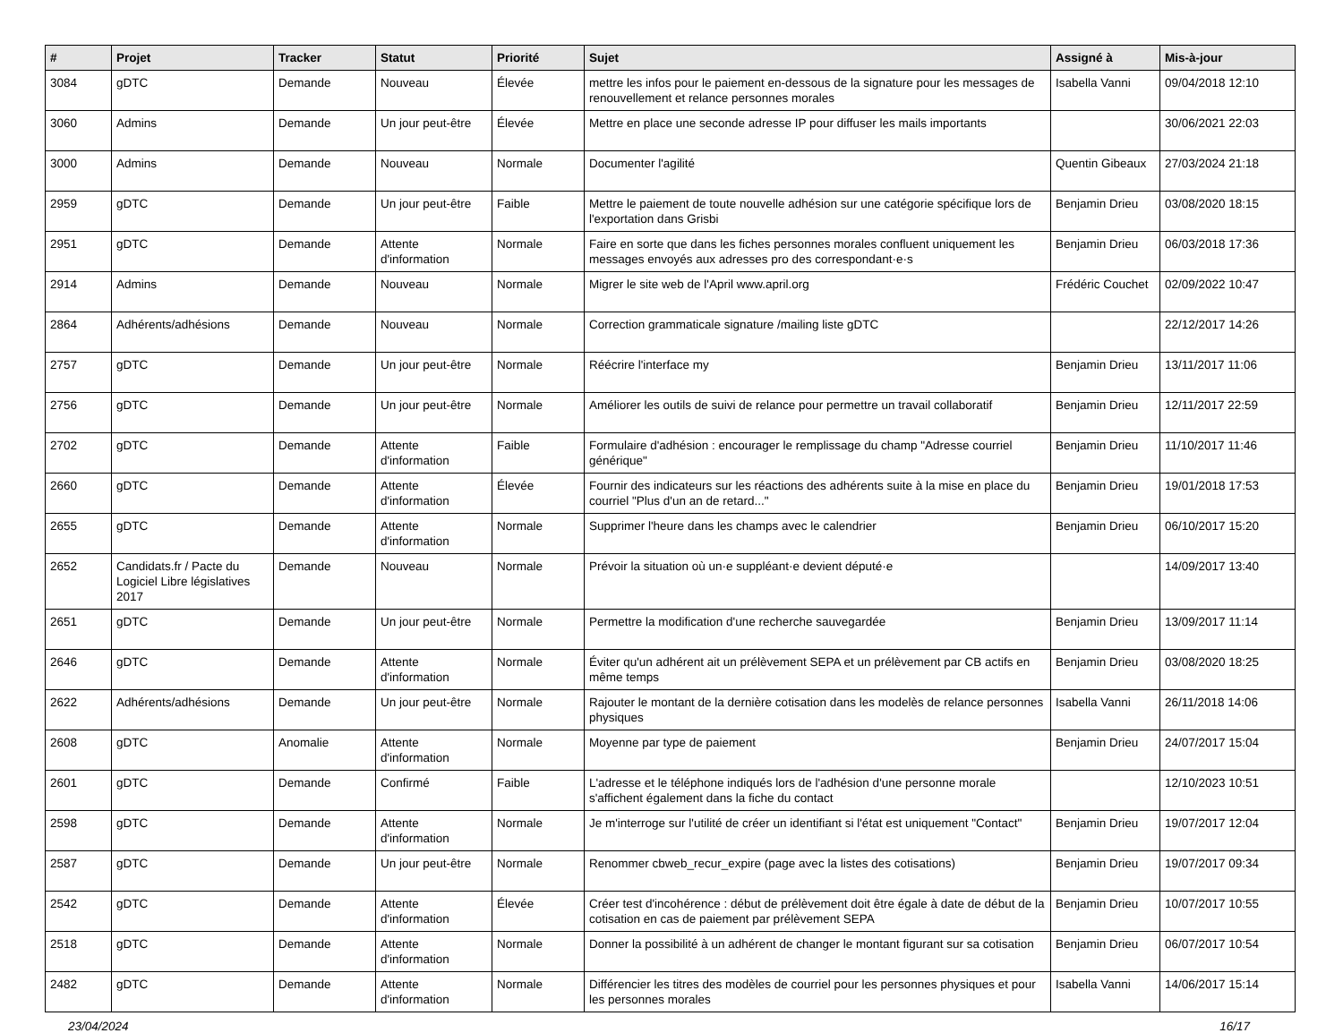| # | Projet | Tracker | Statut | Priorité | Sujet | Assigné à | Mis-à-jour |
| --- | --- | --- | --- | --- | --- | --- | --- |
| 3084 | gDTC | Demande | Nouveau | Élevée | mettre les infos pour le paiement en-dessous de la signature pour les messages de renouvellement et relance personnes morales | Isabella Vanni | 09/04/2018 12:10 |
| 3060 | Admins | Demande | Un jour peut-être | Élevée | Mettre en place une seconde adresse IP pour diffuser les mails importants | | 30/06/2021 22:03 |
| 3000 | Admins | Demande | Nouveau | Normale | Documenter l'agilité | Quentin Gibeaux | 27/03/2024 21:18 |
| 2959 | gDTC | Demande | Un jour peut-être | Faible | Mettre le paiement de toute nouvelle adhésion sur une catégorie spécifique lors de l'exportation dans Grisbi | Benjamin Drieu | 03/08/2020 18:15 |
| 2951 | gDTC | Demande | Attente d'information | Normale | Faire en sorte que dans les fiches personnes morales confluent uniquement les messages envoyés aux adresses pro des correspondant·e·s | Benjamin Drieu | 06/03/2018 17:36 |
| 2914 | Admins | Demande | Nouveau | Normale | Migrer le site web de l'April www.april.org | Frédéric Couchet | 02/09/2022 10:47 |
| 2864 | Adhérents/adhésions | Demande | Nouveau | Normale | Correction grammaticale signature /mailing liste gDTC | | 22/12/2017 14:26 |
| 2757 | gDTC | Demande | Un jour peut-être | Normale | Réécrire l'interface my | Benjamin Drieu | 13/11/2017 11:06 |
| 2756 | gDTC | Demande | Un jour peut-être | Normale | Améliorer les outils de suivi de relance pour permettre un travail collaboratif | Benjamin Drieu | 12/11/2017 22:59 |
| 2702 | gDTC | Demande | Attente d'information | Faible | Formulaire d'adhésion : encourager le remplissage du champ "Adresse courriel générique" | Benjamin Drieu | 11/10/2017 11:46 |
| 2660 | gDTC | Demande | Attente d'information | Élevée | Fournir des indicateurs sur les réactions des adhérents suite à la mise en place du courriel "Plus d'un an de retard..." | Benjamin Drieu | 19/01/2018 17:53 |
| 2655 | gDTC | Demande | Attente d'information | Normale | Supprimer l'heure dans les champs avec le calendrier | Benjamin Drieu | 06/10/2017 15:20 |
| 2652 | Candidats.fr / Pacte du Logiciel Libre législatives 2017 | Demande | Nouveau | Normale | Prévoir la situation où un·e suppléant·e devient député·e | | 14/09/2017 13:40 |
| 2651 | gDTC | Demande | Un jour peut-être | Normale | Permettre la modification d'une recherche sauvegardée | Benjamin Drieu | 13/09/2017 11:14 |
| 2646 | gDTC | Demande | Attente d'information | Normale | Éviter qu'un adhérent ait un prélèvement SEPA et un prélèvement par CB actifs en même temps | Benjamin Drieu | 03/08/2020 18:25 |
| 2622 | Adhérents/adhésions | Demande | Un jour peut-être | Normale | Rajouter le montant de la dernière cotisation dans les modelès de relance personnes physiques | Isabella Vanni | 26/11/2018 14:06 |
| 2608 | gDTC | Anomalie | Attente d'information | Normale | Moyenne par type de paiement | Benjamin Drieu | 24/07/2017 15:04 |
| 2601 | gDTC | Demande | Confirmé | Faible | L'adresse et le téléphone indiqués lors de l'adhésion d'une personne morale s'affichent également dans la fiche du contact | | 12/10/2023 10:51 |
| 2598 | gDTC | Demande | Attente d'information | Normale | Je m'interroge sur l'utilité de créer un identifiant si l'état est uniquement "Contact" | Benjamin Drieu | 19/07/2017 12:04 |
| 2587 | gDTC | Demande | Un jour peut-être | Normale | Renommer cbweb_recur_expire (page avec la listes des cotisations) | Benjamin Drieu | 19/07/2017 09:34 |
| 2542 | gDTC | Demande | Attente d'information | Élevée | Créer test d'incohérence : début de prélèvement doit être égale à date de début de la cotisation en cas de paiement par prélèvement SEPA | Benjamin Drieu | 10/07/2017 10:55 |
| 2518 | gDTC | Demande | Attente d'information | Normale | Donner la possibilité à un adhérent de changer le montant figurant sur sa cotisation | Benjamin Drieu | 06/07/2017 10:54 |
| 2482 | gDTC | Demande | Attente d'information | Normale | Différencier les titres des modèles de courriel pour les personnes physiques et pour les personnes morales | Isabella Vanni | 14/06/2017 15:14 |
23/04/2024 16/17